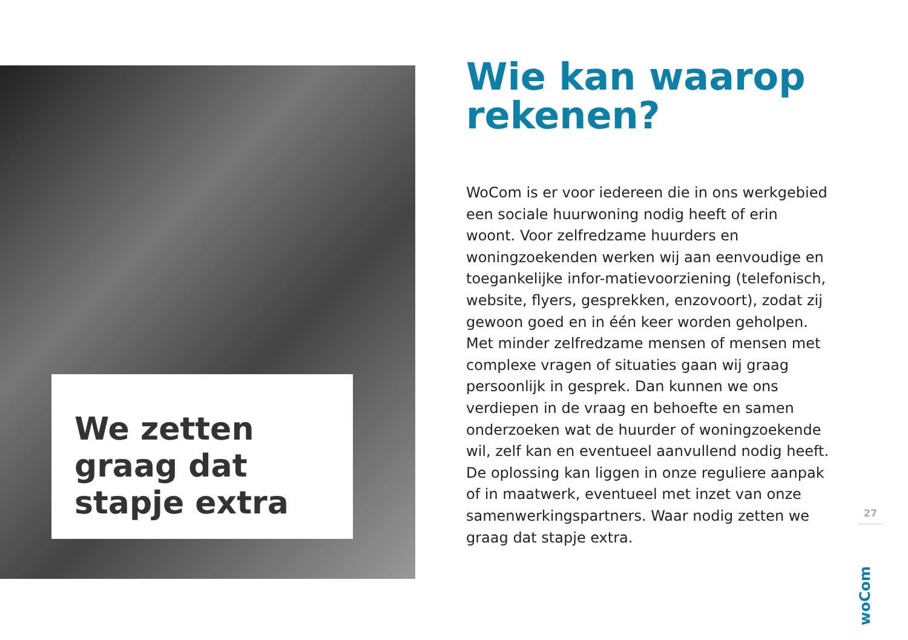We zetten
graag dat
stapje extra
Wie kan waarop rekenen?
WoCom is er voor iedereen die in ons werkgebied een sociale huurwoning nodig heeft of erin woont. Voor zelfredzame huurders en woningzoekenden werken wij aan eenvoudige en toegankelijke infor-matievoorziening (telefonisch, website, flyers, gesprekken, enzovoort), zodat zij gewoon goed en in één keer worden geholpen. Met minder zelfredzame mensen of mensen met complexe vragen of situaties gaan wij graag persoonlijk in gesprek. Dan kunnen we ons verdiepen in de vraag en behoefte en samen onderzoeken wat de huurder of woningzoekende wil, zelf kan en eventueel aanvullend nodig heeft. De oplossing kan liggen in onze reguliere aanpak of in maatwerk, eventueel met inzet van onze samenwerkingspartners. Waar nodig zetten we graag dat stapje extra.
27
woCom